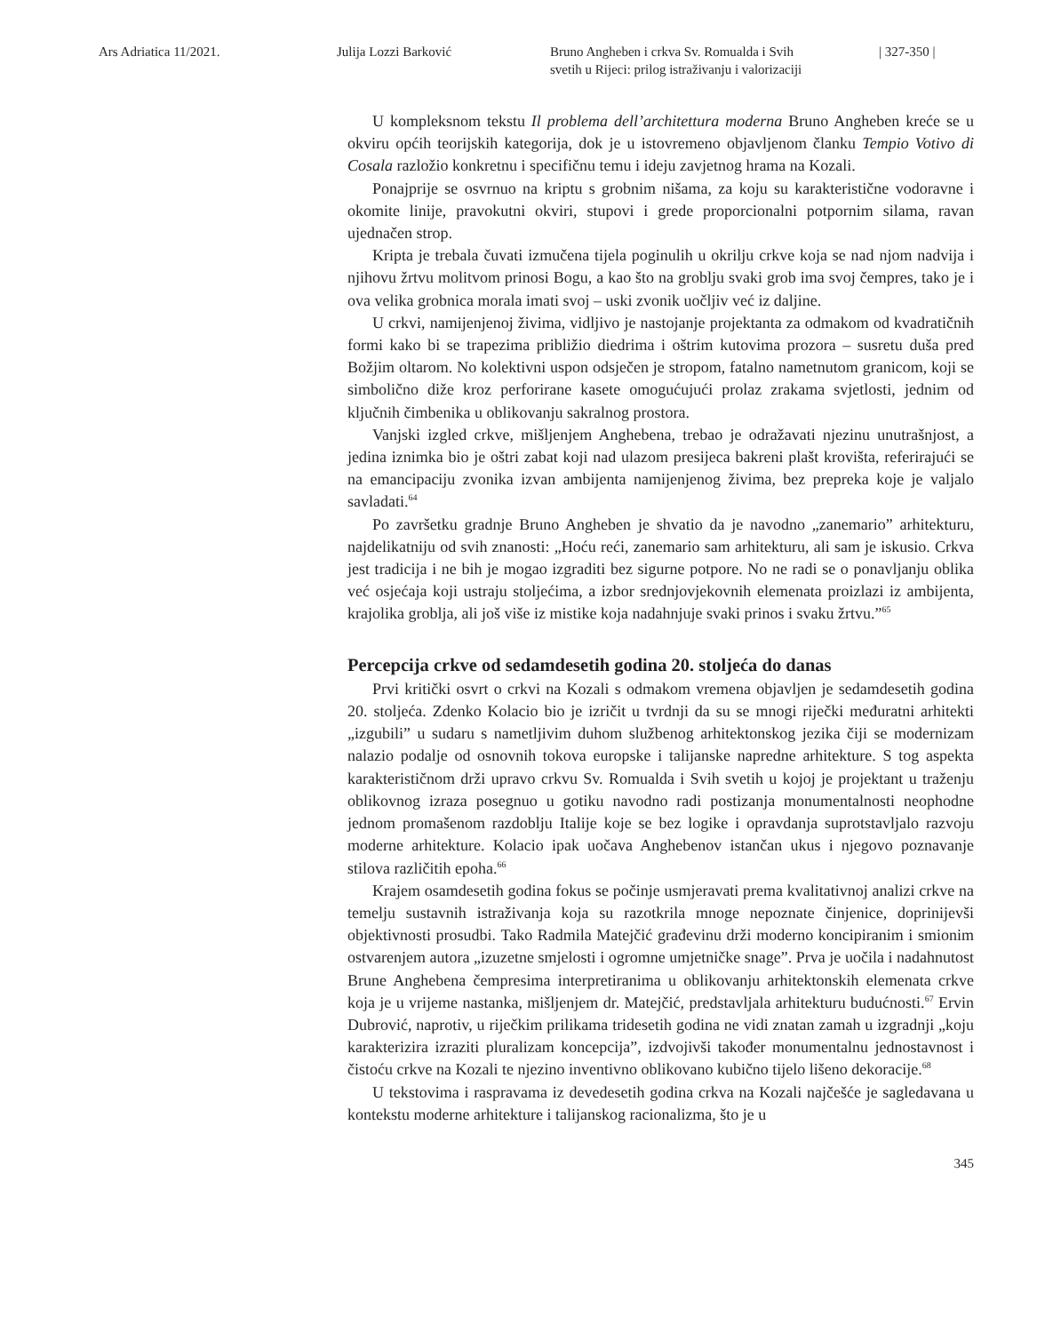Ars Adriatica 11/2021. Julija Lozzi Barković Bruno Angheben i crkva Sv. Romualda i Svih
svetih u Rijeci: prilog istraživanju i valorizaciji
| 327-350 |
U kompleksnom tekstu Il problema dell’architettura moderna Bruno Angheben kreće se u okviru općih teorijskih kategorija, dok je u istovremeno objavljenom članku Tempio Votivo di Cosala razložio konkretnu i specifičnu temu i ideju zavjetnog hrama na Kozali.
Ponajprije se osvrnuo na kriptu s grobnim nišama, za koju su karakteristične vodoravne i okomite linije, pravokutni okviri, stupovi i grede proporcionalni potpornim silama, ravan ujednačen strop.
Kripta je trebala čuvati izmučena tijela poginulih u okrilju crkve koja se nad njom nadvija i njihovu žrtvu molitvom prinosi Bogu, a kao što na groblju svaki grob ima svoj čempres, tako je i ova velika grobnica morala imati svoj – uski zvonik uočljiv već iz daljine.
U crkvi, namijenjenoj živima, vidljivo je nastojanje projektanta za odmakom od kvadratičnih formi kako bi se trapezima približio diedrima i oštrim kutovima prozora – susretu duša pred Božjim oltarom. No kolektivni uspon odsječen je stropom, fatalno nametnutom granicom, koji se simbolično diže kroz perforirane kasete omogućujući prolaz zrakama svjetlosti, jednim od ključnih čimbenika u oblikovanju sakralnog prostora.
Vanjski izgled crkve, mišljenjem Anghebena, trebao je odražavati njezinu unutrašnjost, a jedina iznimka bio je oštri zabat koji nad ulazom presijeca bakreni plašt krovišta, referirajući se na emancipaciju zvonika izvan ambijenta namijenjenog živima, bez prepreka koje je valjalo savladati.<sup>64</sup>
Po završetku gradnje Bruno Angheben je shvatio da je navodno „zanemario” arhitekturu, najdelikatniju od svih znanosti: „Hoću reći, zanemario sam arhitekturu, ali sam je iskusio. Crkva jest tradicija i ne bih je mogao izgraditi bez sigurne potpore. No ne radi se o ponavljanju oblika već osjećaja koji ustraju stoljećima, a izbor srednjovjekovnih elemenata proizlazi iz ambijenta, krajolika groblja, ali još više iz mistike koja nadahnjuje svaki prinos i svaku žrtvu.”<sup>65</sup>
Percepcija crkve od sedamdesetih godina 20. stoljeća do danas
Prvi kritički osvrt o crkvi na Kozali s odmakom vremena objavljen je sedamdesetih godina 20. stoljeća. Zdenko Kolacio bio je izričit u tvrdnji da su se mnogi riječki međuratni arhitekti „izgubili” u sudaru s nametljivim duhom službenog arhitektonskog jezika čiji se modernizam nalazio podalje od osnovnih tokova europske i talijanske napredne arhitekture. S tog aspekta karakterističnom drži upravo crkvu Sv. Romualda i Svih svetih u kojoj je projektant u traženju oblikovnog izraza posegnuo u gotiku navodno radi postizanja monumentalnosti neophodne jednom promašenom razdoblju Italije koje se bez logike i opravdanja suprotstavljalo razvoju moderne arhitekture. Kolacio ipak uočava Anghebenov istančan ukus i njegovo poznavanje stilova različitih epoha.<sup>66</sup>
Krajem osamdesetih godina fokus se počinje usmjeravati prema kvalitativnoj analizi crkve na temelju sustavnih istraživanja koja su razotkrila mnoge nepoznate činjenice, doprinijevši objektivnosti prosudbi. Tako Radmila Matejčić građevinu drži moderno koncipiranim i smionim ostvarenjem autora „izuzetne smjelosti i ogromne umjetničke snage”. Prva je uočila i nadahnutost Brune Anghebena čempresima interpretiranima u oblikovanju arhitektonskih elemenata crkve koja je u vrijeme nastanka, mišljenjem dr. Matejčić, predstavljala arhitekturu budućnosti.<sup>67</sup> Ervin Dubrović, naprotiv, u riječkim prilikama tridesetih godina ne vidi znatan zamah u izgradnji „koju karakterizira izraziti pluralizam koncepcija”, izdvojivši također monumentalnu jednostavnost i čistoću crkve na Kozali te njezino inventivno oblikovano kubično tijelo lišeno dekoracije.<sup>68</sup>
U tekstovima i raspravama iz devedesetih godina crkva na Kozali najčešće je sagledavana u kontekstu moderne arhitekture i talijanskog racionalizma, što je u
345